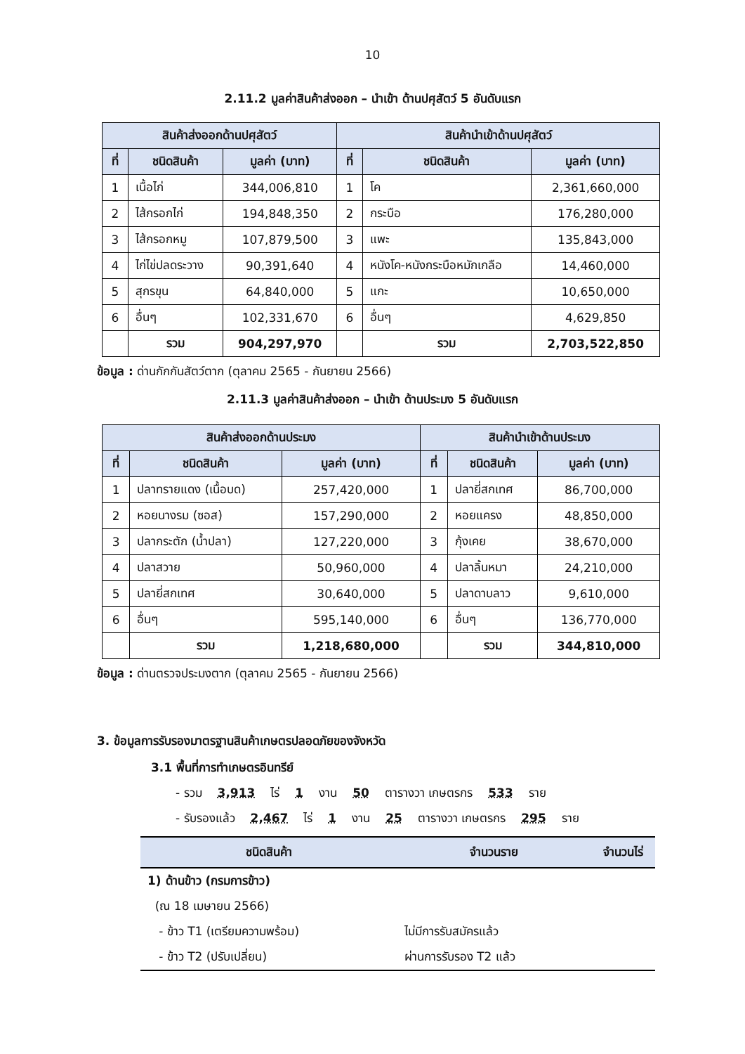10
2.11.2 มูลค่าสินค้าส่งออก – นำเข้า ด้านปศุสัตว์ 5 อันดับแรก
| สินค้าส่งออกด้านปศุสัตว์ | | | สินค้านำเข้าด้านปศุสัตว์ | | |
| --- | --- | --- | --- | --- | --- |
| ที่ | ชนิดสินค้า | มูลค่า (บาท) | ที่ | ชนิดสินค้า | มูลค่า (บาท) |
| 1 | เนื้อไก่ | 344,006,810 | 1 | โค | 2,361,660,000 |
| 2 | ไส้กรอกไก่ | 194,848,350 | 2 | กระบือ | 176,280,000 |
| 3 | ไส้กรอกหมู | 107,879,500 | 3 | แพะ | 135,843,000 |
| 4 | ไก่ไข่ปลดระวาง | 90,391,640 | 4 | หนังโค-หนังกระบือหมักเกลือ | 14,460,000 |
| 5 | สุกรขุน | 64,840,000 | 5 | แกะ | 10,650,000 |
| 6 | อื่นๆ | 102,331,670 | 6 | อื่นๆ | 4,629,850 |
| | รวม | 904,297,970 | | รวม | 2,703,522,850 |
ข้อมูล : ด่านกักกันสัตว์ตาก (ตุลาคม 2565 - กันยายน 2566)
2.11.3 มูลค่าสินค้าส่งออก – นำเข้า ด้านประมง 5 อันดับแรก
| สินค้าส่งออกด้านประมง | | | สินค้านำเข้าด้านประมง | | |
| --- | --- | --- | --- | --- | --- |
| ที่ | ชนิดสินค้า | มูลค่า (บาท) | ที่ | ชนิดสินค้า | มูลค่า (บาท) |
| 1 | ปลาทรายแดง (เนื้อบด) | 257,420,000 | 1 | ปลายี่สกเทศ | 86,700,000 |
| 2 | หอยนางรม (ซอส) | 157,290,000 | 2 | หอยแครง | 48,850,000 |
| 3 | ปลากระตัก (น้ำปลา) | 127,220,000 | 3 | กุ้งเคย | 38,670,000 |
| 4 | ปลาสวาย | 50,960,000 | 4 | ปลาลิ้นหมา | 24,210,000 |
| 5 | ปลายี่สกเทศ | 30,640,000 | 5 | ปลาดาบลาว | 9,610,000 |
| 6 | อื่นๆ | 595,140,000 | 6 | อื่นๆ | 136,770,000 |
| | รวม | 1,218,680,000 | | รวม | 344,810,000 |
ข้อมูล : ด่านตรวจประมงตาก (ตุลาคม 2565 - กันยายน 2566)
3. ข้อมูลการรับรองมาตรฐานสินค้าเกษตรปลอดภัยของจังหวัด
3.1 พื้นที่การทำเกษตรอินทรีย์
- รวม 3,913 ไร่ 1 งาน 50 ตารางวา เกษตรกร 533 ราย
- รับรองแล้ว 2,467 ไร่ 1 งาน 25 ตารางวา เกษตรกร 295 ราย
| ชนิดสินค้า | จำนวนราย | จำนวนไร่ |
| --- | --- | --- |
| 1) ด้านข้าว (กรมการข้าว) | | |
| (ณ 18 เมษายน 2566) | | |
| - ข้าว T1 (เตรียมความพร้อม) | ไม่มีการรับสมัครแล้ว | |
| - ข้าว T2 (ปรับเปลี่ยน) | ผ่านการรับรอง T2 แล้ว | |